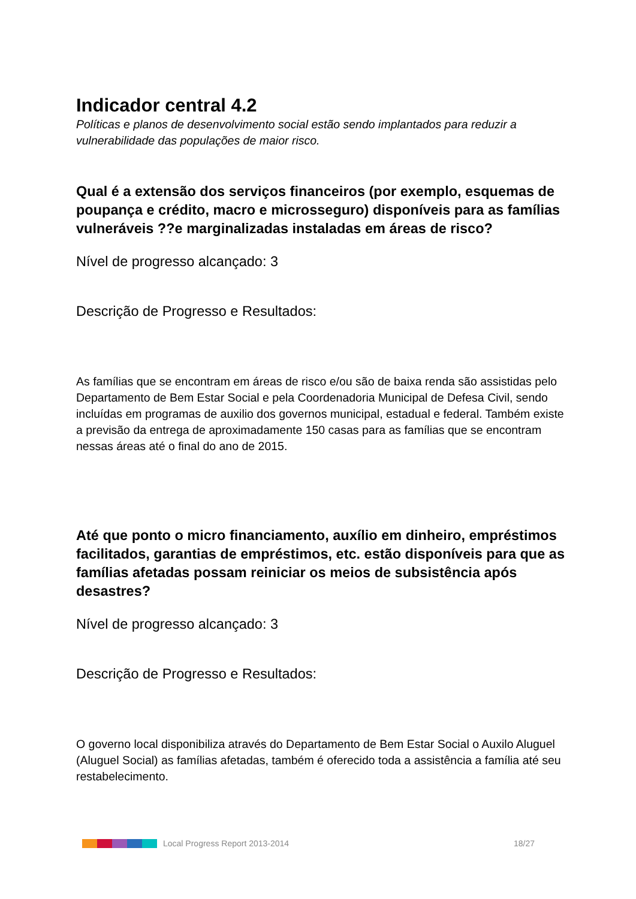Indicador central 4.2
Políticas e planos de desenvolvimento social estão sendo implantados para reduzir a vulnerabilidade das populações de maior risco.
Qual é a extensão dos serviços financeiros (por exemplo, esquemas de poupança e crédito, macro e microsseguro) disponíveis para as famílias vulneráveis ??e marginalizadas instaladas em áreas de risco?
Nível de progresso alcançado: 3
Descrição de Progresso e Resultados:
As famílias que se encontram em áreas de risco e/ou são de baixa renda são assistidas pelo Departamento de Bem Estar Social e pela Coordenadoria Municipal de Defesa Civil, sendo incluídas em programas de auxilio dos governos municipal, estadual e federal. Também existe a previsão da entrega de aproximadamente 150 casas para as famílias que se encontram nessas áreas até o final do ano de 2015.
Até que ponto o micro financiamento, auxílio em dinheiro, empréstimos facilitados, garantias de empréstimos, etc. estão disponíveis para que as famílias afetadas possam reiniciar os meios de subsistência após desastres?
Nível de progresso alcançado: 3
Descrição de Progresso e Resultados:
O governo local disponibiliza através do Departamento de Bem Estar Social o Auxilo Aluguel (Aluguel Social) as famílias afetadas, também é oferecido toda a assistência a família até seu restabelecimento.
Local Progress Report 2013-2014 18/27